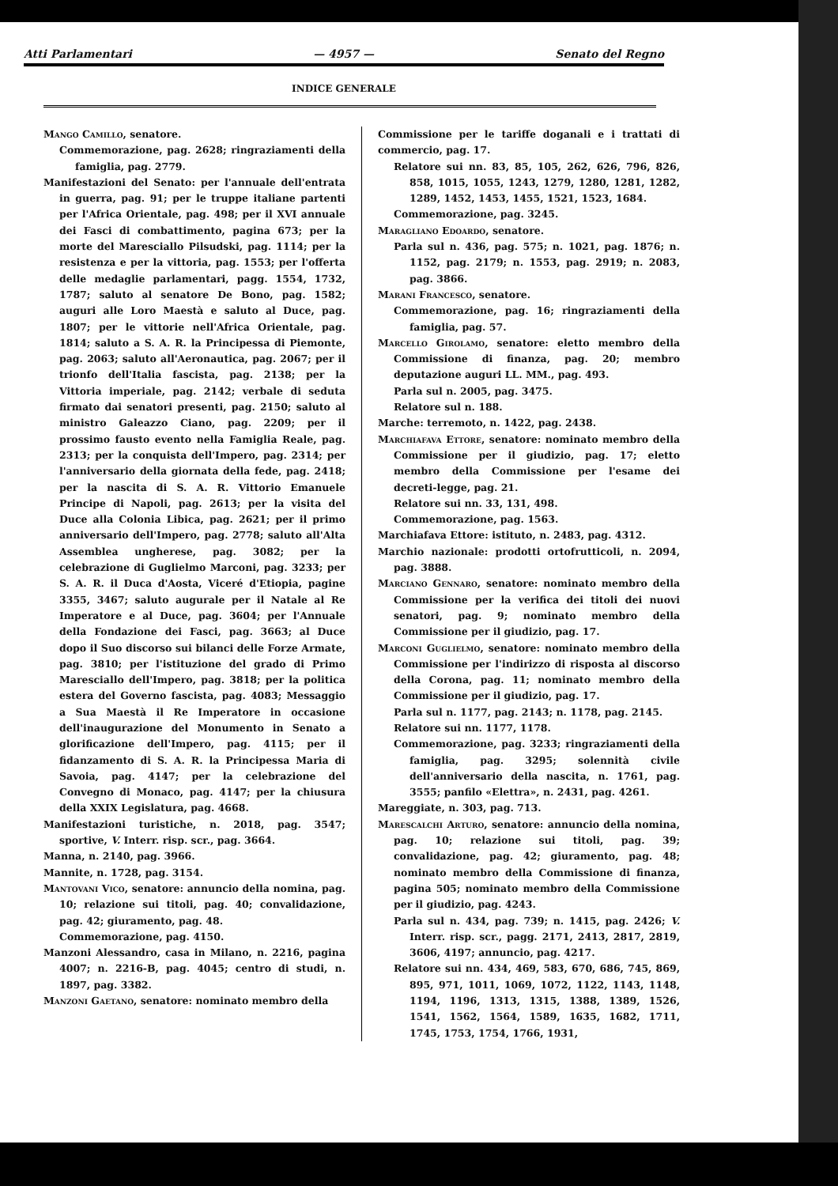Atti Parlamentari — 4957 — Senato del Regno
INDICE GENERALE
Mango Camillo, senatore.
Commemorazione, pag. 2628; ringraziamenti della famiglia, pag. 2779.
Manifestazioni del Senato: per l'annuale dell'entrata in guerra, pag. 91; per le truppe italiane partenti per l'Africa Orientale, pag. 498; per il XVI annuale dei Fasci di combattimento, pagina 673; per la morte del Maresciallo Pilsudski, pag. 1114; per la resistenza e per la vittoria, pag. 1553; per l'offerta delle medaglie parlamentari, pagg. 1554, 1732, 1787; saluto al senatore De Bono, pag. 1582; auguri alle Loro Maestà e saluto al Duce, pag. 1807; per le vittorie nell'Africa Orientale, pag. 1814; saluto a S. A. R. la Principessa di Piemonte, pag. 2063; saluto all'Aeronautica, pag. 2067; per il trionfo dell'Italia fascista, pag. 2138; per la Vittoria imperiale, pag. 2142; verbale di seduta firmato dai senatori presenti, pag. 2150; saluto al ministro Galeazzo Ciano, pag. 2209; per il prossimo fausto evento nella Famiglia Reale, pag. 2313; per la conquista dell'Impero, pag. 2314; per l'anniversario della giornata della fede, pag. 2418; per la nascita di S. A. R. Vittorio Emanuele Principe di Napoli, pag. 2613; per la visita del Duce alla Colonia Libica, pag. 2621; per il primo anniversario dell'Impero, pag. 2778; saluto all'Alta Assemblea ungherese, pag. 3082; per la celebrazione di Guglielmo Marconi, pag. 3233; per S. A. R. il Duca d'Aosta, Viceré d'Etiopia, pagine 3355, 3467; saluto augurale per il Natale al Re Imperatore e al Duce, pag. 3604; per l'Annuale della Fondazione dei Fasci, pag. 3663; al Duce dopo il Suo discorso sui bilanci delle Forze Armate, pag. 3810; per l'istituzione del grado di Primo Maresciallo dell'Impero, pag. 3818; per la politica estera del Governo fascista, pag. 4083; Messaggio a Sua Maestà il Re Imperatore in occasione dell'inaugurazione del Monumento in Senato a glorificazione dell'Impero, pag. 4115; per il fidanzamento di S. A. R. la Principessa Maria di Savoia, pag. 4147; per la celebrazione del Convegno di Monaco, pag. 4147; per la chiusura della XXIX Legislatura, pag. 4668.
Manifestazioni turistiche, n. 2018, pag. 3547; sportive, V. Interr. risp. scr., pag. 3664.
Manna, n. 2140, pag. 3966.
Mannite, n. 1728, pag. 3154.
Mantovani Vico, senatore: annuncio della nomina, pag. 10; relazione sui titoli, pag. 40; convalidazione, pag. 42; giuramento, pag. 48.
Commemorazione, pag. 4150.
Manzoni Alessandro, casa in Milano, n. 2216, pagina 4007; n. 2216-B, pag. 4045; centro di studi, n. 1897, pag. 3382.
Manzoni Gaetano, senatore: nominato membro della
Commissione per le tariffe doganali e i trattati di commercio, pag. 17.
Relatore sui nn. 83, 85, 105, 262, 626, 796, 826, 858, 1015, 1055, 1243, 1279, 1280, 1281, 1282, 1289, 1452, 1453, 1455, 1521, 1523, 1684.
Commemorazione, pag. 3245.
Maragliano Edoardo, senatore.
Parla sul n. 436, pag. 575; n. 1021, pag. 1876; n. 1152, pag. 2179; n. 1553, pag. 2919; n. 2083, pag. 3866.
Marani Francesco, senatore.
Commemorazione, pag. 16; ringraziamenti della famiglia, pag. 57.
Marcello Girolamo, senatore: eletto membro della Commissione di finanza, pag. 20; membro deputazione auguri LL. MM., pag. 493.
Parla sul n. 2005, pag. 3475.
Relatore sul n. 188.
Marche: terremoto, n. 1422, pag. 2438.
Marchiafava Ettore, senatore: nominato membro della Commissione per il giudizio, pag. 17; eletto membro della Commissione per l'esame dei decreti-legge, pag. 21.
Relatore sui nn. 33, 131, 498.
Commemorazione, pag. 1563.
Marchiafava Ettore: istituto, n. 2483, pag. 4312.
Marchio nazionale: prodotti ortofrutticoli, n. 2094, pag. 3888.
Marciano Gennaro, senatore: nominato membro della Commissione per la verifica dei titoli dei nuovi senatori, pag. 9; nominato membro della Commissione per il giudizio, pag. 17.
Marconi Guglielmo, senatore: nominato membro della Commissione per l'indirizzo di risposta al discorso della Corona, pag. 11; nominato membro della Commissione per il giudizio, pag. 17.
Parla sul n. 1177, pag. 2143; n. 1178, pag. 2145.
Relatore sui nn. 1177, 1178.
Commemorazione, pag. 3233; ringraziamenti della famiglia, pag. 3295; solennità civile dell'anniversario della nascita, n. 1761, pag. 3555; panfilo «Elettra», n. 2431, pag. 4261.
Mareggiate, n. 303, pag. 713.
Marescalchi Arturo, senatore: annuncio della nomina, pag. 10; relazione sui titoli, pag. 39; convalidazione, pag. 42; giuramento, pag. 48; nominato membro della Commissione di finanza, pagina 505; nominato membro della Commissione per il giudizio, pag. 4243.
Parla sul n. 434, pag. 739; n. 1415, pag. 2426; V. Interr. risp. scr., pagg. 2171, 2413, 2817, 2819, 3606, 4197; annuncio, pag. 4217.
Relatore sui nn. 434, 469, 583, 670, 686, 745, 869, 895, 971, 1011, 1069, 1072, 1122, 1143, 1148, 1194, 1196, 1313, 1315, 1388, 1389, 1526, 1541, 1562, 1564, 1589, 1635, 1682, 1711, 1745, 1753, 1754, 1766, 1931,